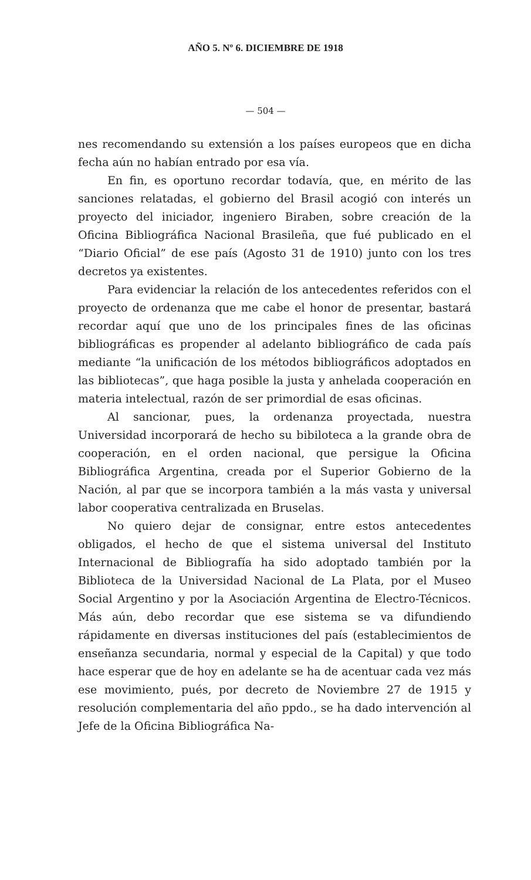AÑO 5. Nº 6. DICIEMBRE DE 1918
— 504 —
nes recomendando su extensión a los países europeos que en dicha fecha aún no habían entrado por esa vía.
En fin, es oportuno recordar todavía, que, en mérito de las sanciones relatadas, el gobierno del Brasil acogió con interés un proyecto del iniciador, ingeniero Biraben, sobre creación de la Oficina Bibliográfica Nacional Brasileña, que fué publicado en el “Diario Oficial” de ese país (Agosto 31 de 1910) junto con los tres decretos ya existentes.
Para evidenciar la relación de los antecedentes referidos con el proyecto de ordenanza que me cabe el honor de presentar, bastará recordar aquí que uno de los principales fines de las oficinas bibliográficas es propender al adelanto bibliográfico de cada país mediante “la unificación de los métodos bibliográficos adoptados en las bibliotecas”, que haga posible la justa y anhelada cooperación en materia intelectual, razón de ser primordial de esas oficinas.
Al sancionar, pues, la ordenanza proyectada, nuestra Universidad incorporará de hecho su bibiloteca a la grande obra de cooperación, en el orden nacional, que persigue la Oficina Bibliográfica Argentina, creada por el Superior Gobierno de la Nación, al par que se incorpora también a la más vasta y universal labor cooperativa centralizada en Bruselas.
No quiero dejar de consignar, entre estos antecedentes obligados, el hecho de que el sistema universal del Instituto Internacional de Bibliografía ha sido adoptado también por la Biblioteca de la Universidad Nacional de La Plata, por el Museo Social Argentino y por la Asociación Argentina de Electro-Técnicos. Más aún, debo recordar que ese sistema se va difundiendo rápidamente en diversas instituciones del país (establecimientos de enseñanza secundaria, normal y especial de la Capital) y que todo hace esperar que de hoy en adelante se ha de acentuar cada vez más ese movimiento, pués, por decreto de Noviembre 27 de 1915 y resolución complementaria del año ppdo., se ha dado intervención al Jefe de la Oficina Bibliográfica Na-